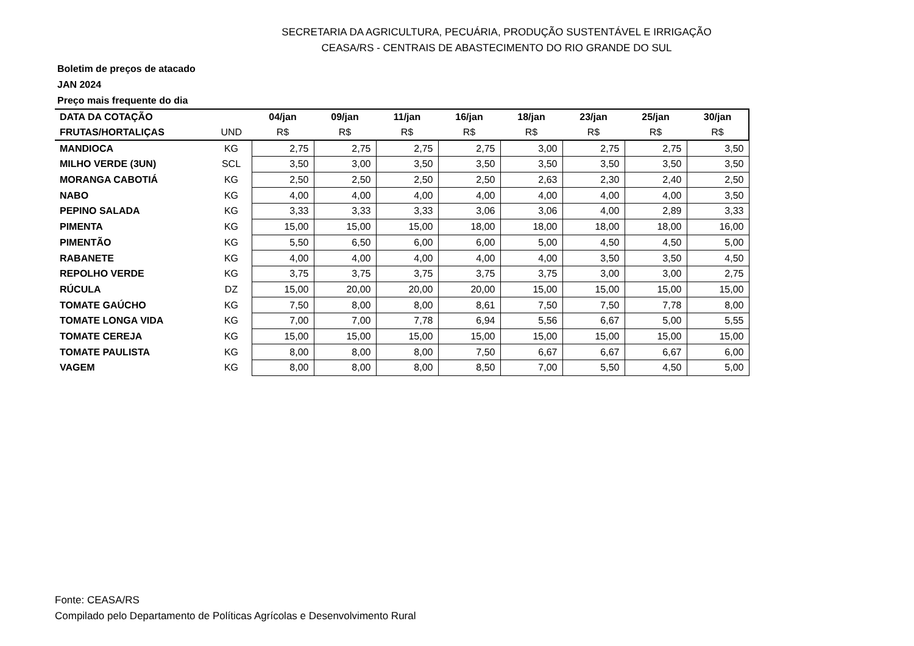SECRETARIA DA AGRICULTURA, PECUÁRIA, PRODUÇÃO SUSTENTÁVEL E IRRIGAÇÃO
CEASA/RS - CENTRAIS DE ABASTECIMENTO DO RIO GRANDE DO SUL
Boletim de preços de atacado
JAN 2024
Preço mais frequente do dia
| DATA DA COTAÇÃO | | 04/jan | 09/jan | 11/jan | 16/jan | 18/jan | 23/jan | 25/jan | 30/jan |
| --- | --- | --- | --- | --- | --- | --- | --- | --- | --- |
| FRUTAS/HORTALIÇAS | UND | R$ | R$ | R$ | R$ | R$ | R$ | R$ | R$ |
| MANDIOCA | KG | 2,75 | 2,75 | 2,75 | 2,75 | 3,00 | 2,75 | 2,75 | 3,50 |
| MILHO VERDE (3UN) | SCL | 3,50 | 3,00 | 3,50 | 3,50 | 3,50 | 3,50 | 3,50 | 3,50 |
| MORANGA CABOTIÁ | KG | 2,50 | 2,50 | 2,50 | 2,50 | 2,63 | 2,30 | 2,40 | 2,50 |
| NABO | KG | 4,00 | 4,00 | 4,00 | 4,00 | 4,00 | 4,00 | 4,00 | 3,50 |
| PEPINO SALADA | KG | 3,33 | 3,33 | 3,33 | 3,06 | 3,06 | 4,00 | 2,89 | 3,33 |
| PIMENTA | KG | 15,00 | 15,00 | 15,00 | 18,00 | 18,00 | 18,00 | 18,00 | 16,00 |
| PIMENTÃO | KG | 5,50 | 6,50 | 6,00 | 6,00 | 5,00 | 4,50 | 4,50 | 5,00 |
| RABANETE | KG | 4,00 | 4,00 | 4,00 | 4,00 | 4,00 | 3,50 | 3,50 | 4,50 |
| REPOLHO VERDE | KG | 3,75 | 3,75 | 3,75 | 3,75 | 3,75 | 3,00 | 3,00 | 2,75 |
| RÚCULA | DZ | 15,00 | 20,00 | 20,00 | 20,00 | 15,00 | 15,00 | 15,00 | 15,00 |
| TOMATE GAÚCHO | KG | 7,50 | 8,00 | 8,00 | 8,61 | 7,50 | 7,50 | 7,78 | 8,00 |
| TOMATE LONGA VIDA | KG | 7,00 | 7,00 | 7,78 | 6,94 | 5,56 | 6,67 | 5,00 | 5,55 |
| TOMATE CEREJA | KG | 15,00 | 15,00 | 15,00 | 15,00 | 15,00 | 15,00 | 15,00 | 15,00 |
| TOMATE PAULISTA | KG | 8,00 | 8,00 | 8,00 | 7,50 | 6,67 | 6,67 | 6,67 | 6,00 |
| VAGEM | KG | 8,00 | 8,00 | 8,00 | 8,50 | 7,00 | 5,50 | 4,50 | 5,00 |
Fonte: CEASA/RS
Compilado pelo Departamento de Políticas Agrícolas e Desenvolvimento Rural